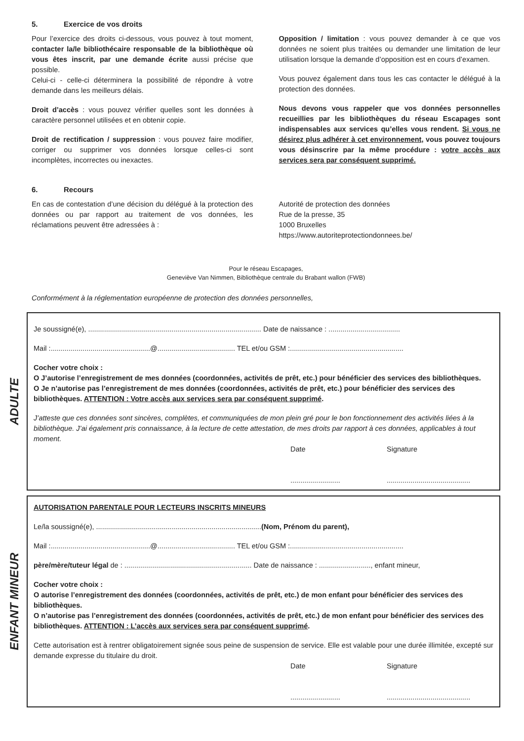5. Exercice de vos droits
Pour l’exercice des droits ci-dessous, vous pouvez à tout moment, contacter la/le bibliothécaire responsable de la bibliothèque où vous êtes inscrit, par une demande écrite aussi précise que possible.
Celui-ci - celle-ci déterminera la possibilité de répondre à votre demande dans les meilleurs délais.
Droit d’accès : vous pouvez vérifier quelles sont les données à caractère personnel utilisées et en obtenir copie.
Droit de rectification / suppression : vous pouvez faire modifier, corriger ou supprimer vos données lorsque celles-ci sont incomplètes, incorrectes ou inexactes.
Opposition / limitation : vous pouvez demander à ce que vos données ne soient plus traitées ou demander une limitation de leur utilisation lorsque la demande d’opposition est en cours d’examen.
Vous pouvez également dans tous les cas contacter le délégué à la protection des données.
Nous devons vous rappeler que vos données personnelles recueillies par les bibliothèques du réseau Escapages sont indispensables aux services qu’elles vous rendent. Si vous ne désirez plus adhérer à cet environnement, vous pouvez toujours vous désinscrire par la même procédure : votre accès aux services sera par conséquent supprimé.
6. Recours
En cas de contestation d’une décision du délégué à la protection des données ou par rapport au traitement de vos données, les réclamations peuvent être adressées à :
Autorité de protection des données
Rue de la presse, 35
1000 Bruxelles
https://www.autoriteprotectiondonnees.be/
Pour le réseau Escapages,
Geneviève Van Nimmen, Bibliothèque centrale du Brabant wallon (FWB)
Conformément à la réglementation européenne de protection des données personnelles,
ADULTE
Je soussigné(e), ....................................................................................... Date de naissance : ....................................
Mail :..................................................@....................................... TEL et/ou GSM :.........................................................
Cocher votre choix :
O J’autorise l’enregistrement de mes données (coordonnées, activités de prêt, etc.) pour bénéficier des services des bibliothèques.
O Je n’autorise pas l’enregistrement de mes données (coordonnées, activités de prêt, etc.) pour bénéficier des services des bibliothèques. ATTENTION : Votre accès aux services sera par conséquent supprimé.
J’atteste que ces données sont sincères, complètes, et communiquées de mon plein gré pour le bon fonctionnement des activités liées à la bibliothèque. J’ai également pris connaissance, à la lecture de cette attestation, de mes droits par rapport à ces données, applicables à tout moment.
Date
.........................
Signature
..........................................
ENFANT MINEUR
AUTORISATION PARENTALE POUR LECTEURS INSCRITS MINEURS
Le/la soussigné(e), ...................................................................................(Nom, Prénom du parent),
Mail :..................................................@....................................... TEL et/ou GSM :.........................................................
père/mère/tuteur légal de : ................................................................ Date de naissance : .........................., enfant mineur,
Cocher votre choix :
O autorise l’enregistrement des données (coordonnées, activités de prêt, etc.) de mon enfant pour bénéficier des services des bibliothèques.
O n’autorise pas l’enregistrement des données (coordonnées, activités de prêt, etc.) de mon enfant pour bénéficier des services des bibliothèques. ATTENTION : L’accès aux services sera par conséquent supprimé.
Cette autorisation est à rentrer obligatoirement signée sous peine de suspension de service. Elle est valable pour une durée illimitée, excepté sur demande expresse du titulaire du droit.
Date
.........................
Signature
..........................................